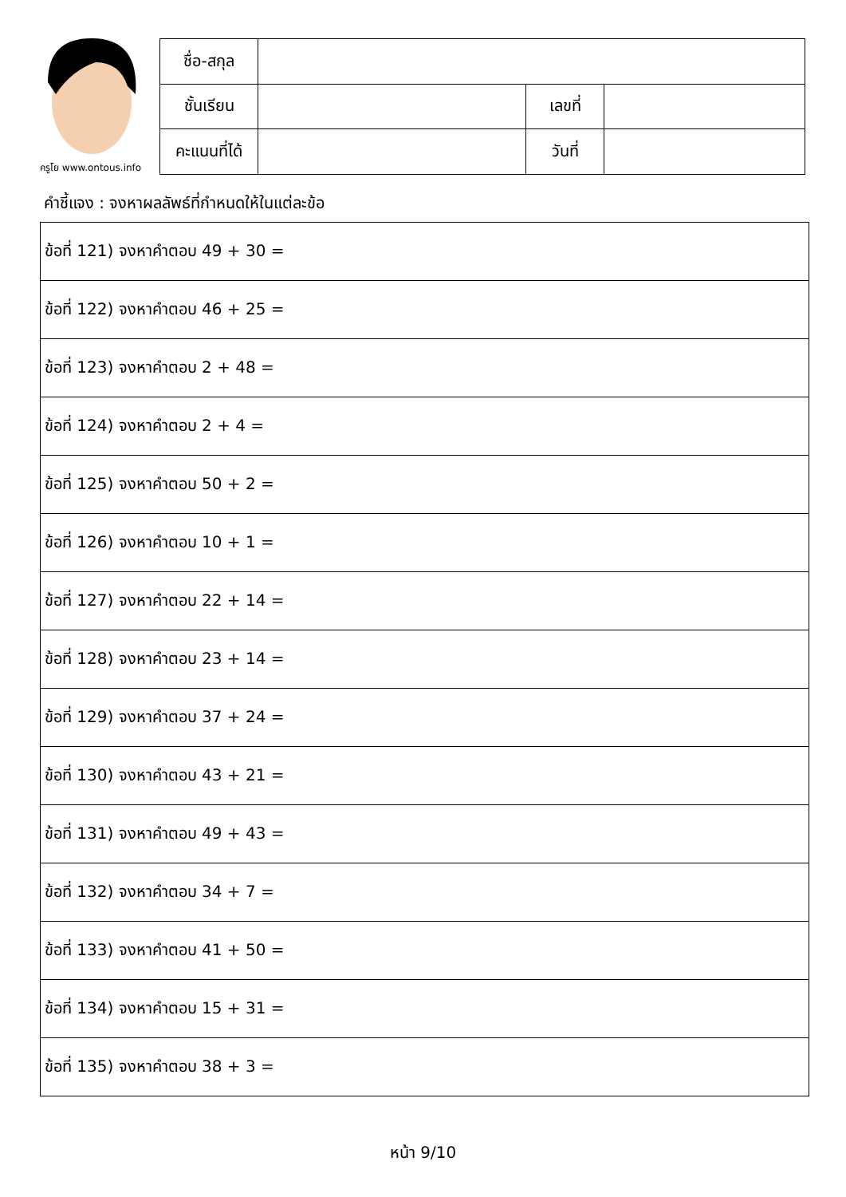ครูโย www.ontous.info
| ชื่อ-สกุล | | | |
| ชั้นเรียน | | เลขที่ | |
| คะแนนที่ได้ | | วันที่ | |
คำชี้แจง : จงหาผลลัพธ์ที่กำหนดให้ในแต่ละข้อ
| ข้อที่ 121) จงหาคำตอบ 49 + 30 = |
| ข้อที่ 122) จงหาคำตอบ 46 + 25 = |
| ข้อที่ 123) จงหาคำตอบ 2 + 48 = |
| ข้อที่ 124) จงหาคำตอบ 2 + 4 = |
| ข้อที่ 125) จงหาคำตอบ 50 + 2 = |
| ข้อที่ 126) จงหาคำตอบ 10 + 1 = |
| ข้อที่ 127) จงหาคำตอบ 22 + 14 = |
| ข้อที่ 128) จงหาคำตอบ 23 + 14 = |
| ข้อที่ 129) จงหาคำตอบ 37 + 24 = |
| ข้อที่ 130) จงหาคำตอบ 43 + 21 = |
| ข้อที่ 131) จงหาคำตอบ 49 + 43 = |
| ข้อที่ 132) จงหาคำตอบ 34 + 7 = |
| ข้อที่ 133) จงหาคำตอบ 41 + 50 = |
| ข้อที่ 134) จงหาคำตอบ 15 + 31 = |
| ข้อที่ 135) จงหาคำตอบ 38 + 3 = |
หน้า 9/10